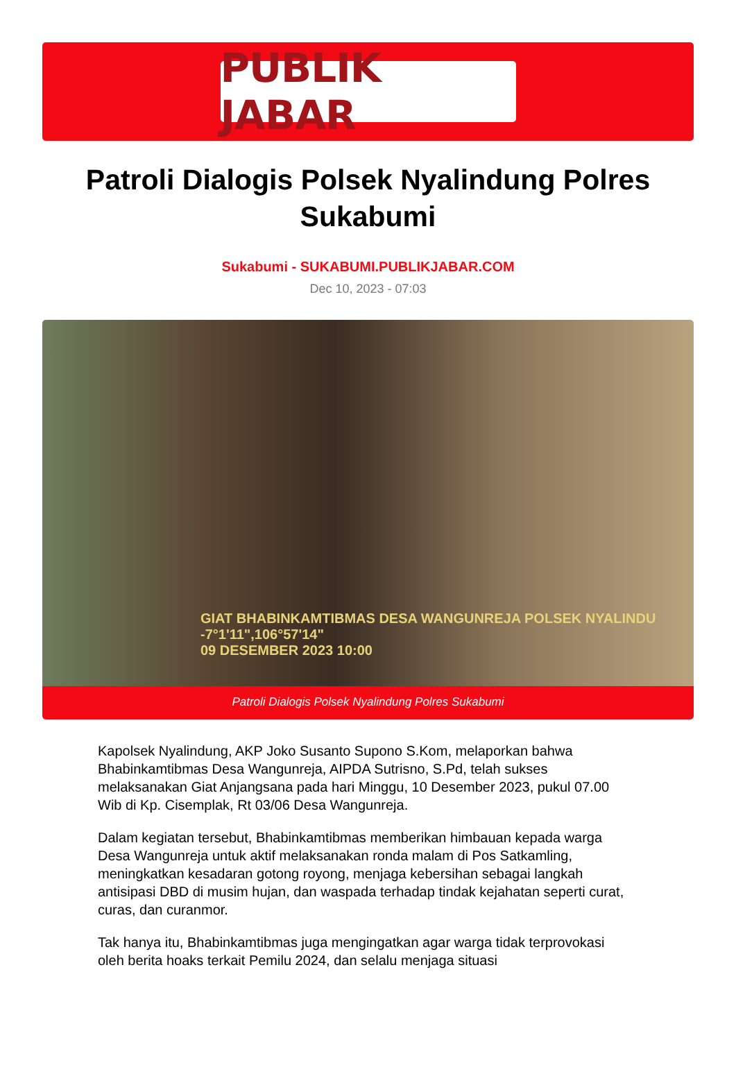PUBLIK JABAR
Patroli Dialogis Polsek Nyalindung Polres Sukabumi
Sukabumi - SUKABUMI.PUBLIKJABAR.COM
Dec 10, 2023 - 07:03
GIAT BHABINKAMTIBMAS DESA WANGUNREJA POLSEK NYALINDU
-7°1'11",106°57'14"
09 DESEMBER 2023 10:00
Patroli Dialogis Polsek Nyalindung Polres Sukabumi
Kapolsek Nyalindung, AKP Joko Susanto Supono S.Kom, melaporkan bahwa Bhabinkamtibmas Desa Wangunreja, AIPDA Sutrisno, S.Pd, telah sukses melaksanakan Giat Anjangsana pada hari Minggu, 10 Desember 2023, pukul 07.00 Wib di Kp. Cisemplak, Rt 03/06 Desa Wangunreja.
Dalam kegiatan tersebut, Bhabinkamtibmas memberikan himbauan kepada warga Desa Wangunreja untuk aktif melaksanakan ronda malam di Pos Satkamling, meningkatkan kesadaran gotong royong, menjaga kebersihan sebagai langkah antisipasi DBD di musim hujan, dan waspada terhadap tindak kejahatan seperti curat, curas, dan curanmor.
Tak hanya itu, Bhabinkamtibmas juga mengingatkan agar warga tidak terprovokasi oleh berita hoaks terkait Pemilu 2024, dan selalu menjaga situasi